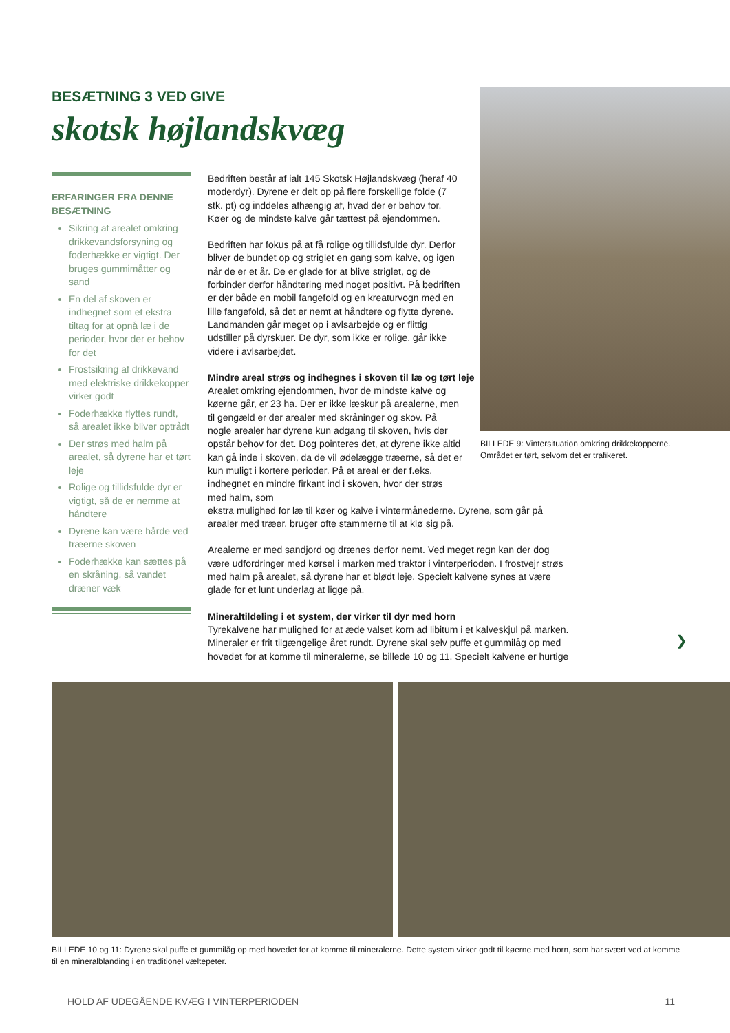BESÆTNING 3 VED GIVE
skotsk højlandskvæg
ERFARINGER FRA DENNE BESÆTNING
Sikring af arealet omkring drikkevandsforsyning og foderhække er vigtigt. Der bruges gummimåtter og sand
En del af skoven er indhegnet som et ekstra tiltag for at opnå læ i de perioder, hvor der er behov for det
Frostsikring af drikkevand med elektriske drikkekopper virker godt
Foderhække flyttes rundt, så arealet ikke bliver optrådt
Der strøs med halm på arealet, så dyrene har et tørt leje
Rolige og tillidsfulde dyr er vigtigt, så de er nemme at håndtere
Dyrene kan være hårde ved træerne skoven
Foderhække kan sættes på en skråning, så vandet dræner væk
Bedriften består af ialt 145 Skotsk Højlandskvæg (heraf 40 moderdyr). Dyrene er delt op på flere forskellige folde (7 stk. pt) og inddeles afhængig af, hvad der er behov for. Køer og de mindste kalve går tættest på ejendommen.
Bedriften har fokus på at få rolige og tillidsfulde dyr. Derfor bliver de bundet op og striglet en gang som kalve, og igen når de er et år. De er glade for at blive striglet, og de forbinder derfor håndtering med noget positivt. På bedriften er der både en mobil fangefold og en kreaturvogn med en lille fangefold, så det er nemt at håndtere og flytte dyrene. Landmanden går meget op i avlsarbejde og er flittig udstiller på dyrskuer. De dyr, som ikke er rolige, går ikke videre i avlsarbejdet.
Mindre areal strøs og indhegnes i skoven til læ og tørt leje
Arealet omkring ejendommen, hvor de mindste kalve og køerne går, er 23 ha. Der er ikke læskur på arealerne, men til gengæld er der arealer med skråninger og skov. På nogle arealer har dyrene kun adgang til skoven, hvis der opstår behov for det. Dog pointeres det, at dyrene ikke altid kan gå inde i skoven, da de vil ødelægge træerne, så det er kun muligt i kortere perioder. På et areal er der f.eks. indhegnet en mindre firkant ind i skoven, hvor der strøs med halm, som
ekstra mulighed for læ til køer og kalve i vintermånederne. Dyrene, som går på arealer med træer, bruger ofte stammerne til at klø sig på.
Arealerne er med sandjord og drænes derfor nemt. Ved meget regn kan der dog være udfordringer med kørsel i marken med traktor i vinterperioden. I frostvejr strøs med halm på arealet, så dyrene har et blødt leje. Specielt kalvene synes at være glade for et lunt underlag at ligge på.
Mineraltildeling i et system, der virker til dyr med horn
Tyrekalvene har mulighed for at æde valset korn ad libitum i et kalveskjul på marken. Mineraler er frit tilgængelige året rundt. Dyrene skal selv puffe et gummilåg op med hovedet for at komme til mineralerne, se billede 10 og 11. Specielt kalvene er hurtige
BILLEDE 9: Vintersituation omkring drikkekopperne. Området er tørt, selvom det er trafikeret.
❯
BILLEDE 10 og 11: Dyrene skal puffe et gummilåg op med hovedet for at komme til mineralerne. Dette system virker godt til køerne med horn, som har svært ved at komme til en mineralblanding i en traditionel væltepeter.
HOLD AF UDEGÅENDE KVÆG I VINTERPERIODEN 11